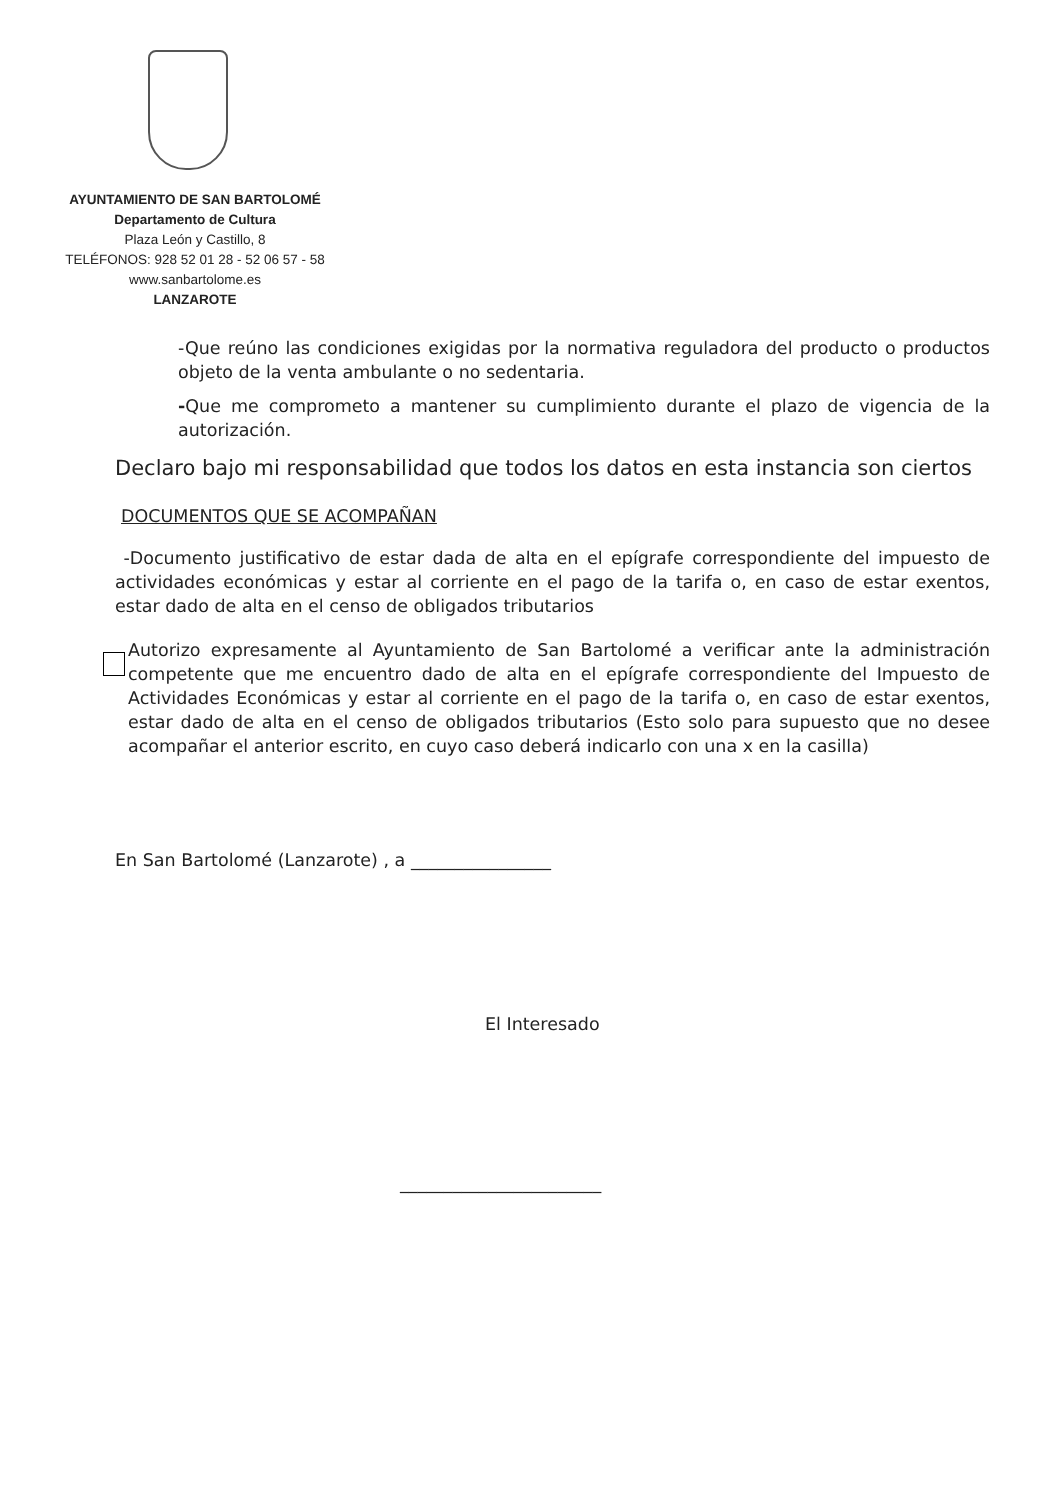AYUNTAMIENTO DE SAN BARTOLOMÉ
Departamento de Cultura
Plaza León y Castillo, 8
TELÉFONOS: 928 52 01 28 - 52 06 57 - 58
www.sanbartolome.es
LANZAROTE
-Que reúno las condiciones exigidas por la normativa reguladora del producto o productos objeto de la venta ambulante o no sedentaria.
-Que me comprometo a mantener su cumplimiento durante el plazo de vigencia de la autorización.
Declaro bajo mi responsabilidad que todos los datos en esta instancia son ciertos
DOCUMENTOS QUE SE ACOMPAÑAN
-Documento justificativo de estar dada de alta en el epígrafe correspondiente del impuesto de actividades económicas y estar al corriente en el pago de la tarifa o, en caso de estar exentos, estar dado de alta en el censo de obligados tributarios
Autorizo expresamente al Ayuntamiento de San Bartolomé a verificar ante la administración competente que me encuentro dado de alta en el epígrafe correspondiente del Impuesto de Actividades Económicas y estar al corriente en el pago de la tarifa o, en caso de estar exentos, estar dado de alta en el censo de obligados tributarios (Esto solo para supuesto que no desee acompañar el anterior escrito, en cuyo caso deberá indicarlo con una x en la casilla)
En San Bartolomé (Lanzarote) , a ________________
El Interesado
_______________________